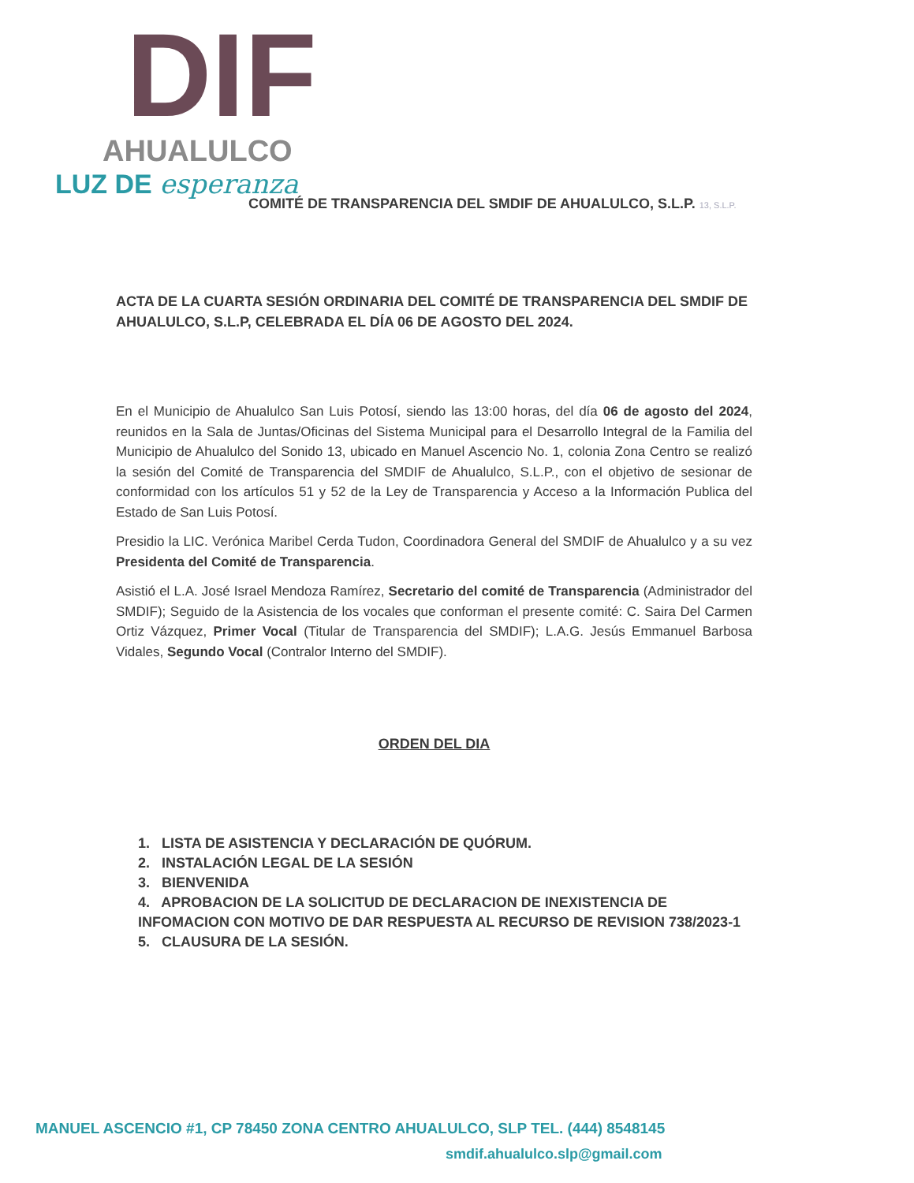DIF
AHUALULCO
LUZ DE esperanza
COMITÉ DE TRANSPARENCIA DEL SMDIF DE AHUALULCO, S.L.P. 13, S.L.P.
ACTA DE LA CUARTA SESIÓN ORDINARIA DEL COMITÉ DE TRANSPARENCIA DEL SMDIF DE AHUALULCO, S.L.P, CELEBRADA EL DÍA 06 DE AGOSTO DEL 2024.
En el Municipio de Ahualulco San Luis Potosí, siendo las 13:00 horas, del día 06 de agosto del 2024, reunidos en la Sala de Juntas/Oficinas del Sistema Municipal para el Desarrollo Integral de la Familia del Municipio de Ahualulco del Sonido 13, ubicado en Manuel Ascencio No. 1, colonia Zona Centro se realizó la sesión del Comité de Transparencia del SMDIF de Ahualulco, S.L.P., con el objetivo de sesionar de conformidad con los artículos 51 y 52 de la Ley de Transparencia y Acceso a la Información Publica del Estado de San Luis Potosí.
Presidio la LIC. Verónica Maribel Cerda Tudon, Coordinadora General del SMDIF de Ahualulco y a su vez Presidenta del Comité de Transparencia.
Asistió el L.A. José Israel Mendoza Ramírez, Secretario del comité de Transparencia (Administrador del SMDIF); Seguido de la Asistencia de los vocales que conforman el presente comité: C. Saira Del Carmen Ortiz Vázquez, Primer Vocal (Titular de Transparencia del SMDIF); L.A.G. Jesús Emmanuel Barbosa Vidales, Segundo Vocal (Contralor Interno del SMDIF).
ORDEN DEL DIA
1. LISTA DE ASISTENCIA Y DECLARACIÓN DE QUÓRUM.
2. INSTALACIÓN LEGAL DE LA SESIÓN
3. BIENVENIDA
4. APROBACION DE LA SOLICITUD DE DECLARACION DE INEXISTENCIA DE INFOMACION CON MOTIVO DE DAR RESPUESTA AL RECURSO DE REVISION 738/2023-1
5. CLAUSURA DE LA SESIÓN.
MANUEL ASCENCIO #1, CP 78450 ZONA CENTRO AHUALULCO, SLP TEL. (444) 8548145
smdif.ahualulco.slp@gmail.com